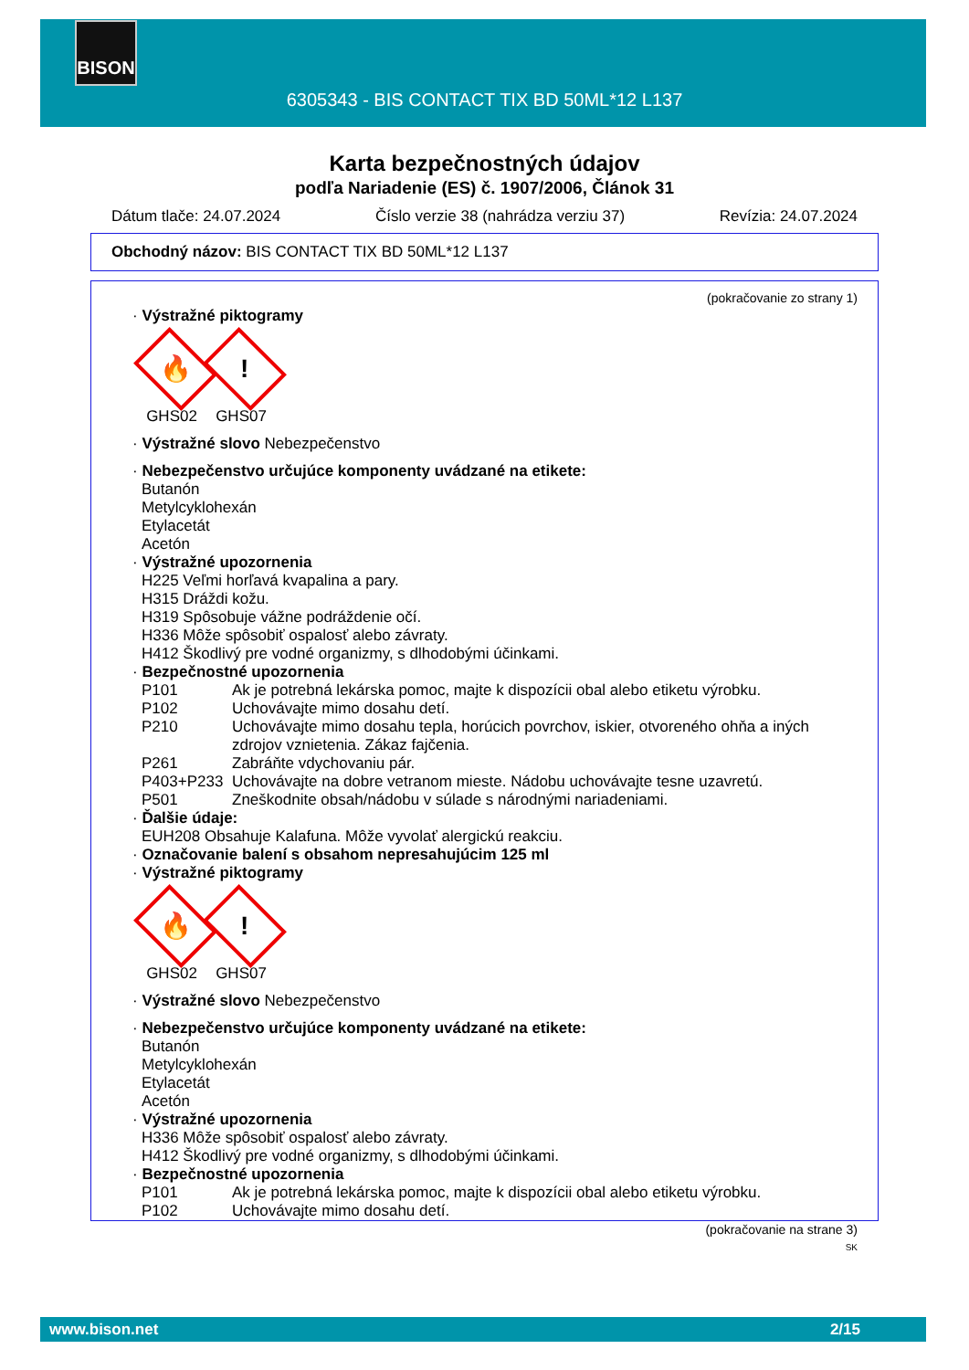BISON
6305343 - BIS CONTACT TIX BD 50ML*12 L137
Karta bezpečnostných údajov
podľa Nariadenie (ES) č. 1907/2006, Článok 31
Dátum tlače: 24.07.2024 Číslo verzie 38 (nahrádza verziu 37) Revízia: 24.07.2024
Obchodný názov: BIS CONTACT TIX BD 50ML*12 L137
(pokračovanie zo strany 1)
· Výstražné piktogramy
🔥
GHS02
!
GHS07
· Výstražné slovo Nebezpečenstvo
· Nebezpečenstvo určujúce komponenty uvádzané na etikete:
Butanón
Metylcyklohexán
Etylacetát
Acetón
· Výstražné upozornenia
H225 Veľmi horľavá kvapalina a pary.
H315 Dráždi kožu.
H319 Spôsobuje vážne podráždenie očí.
H336 Môže spôsobiť ospalosť alebo závraty.
H412 Škodlivý pre vodné organizmy, s dlhodobými účinkami.
· Bezpečnostné upozornenia
P101 Ak je potrebná lekárska pomoc, majte k dispozícii obal alebo etiketu výrobku.
P102 Uchovávajte mimo dosahu detí.
P210 Uchovávajte mimo dosahu tepla, horúcich povrchov, iskier, otvoreného ohňa a iných zdrojov vznietenia. Zákaz fajčenia.
P261 Zabráňte vdychovaniu pár.
P403+P233 Uchovávajte na dobre vetranom mieste. Nádobu uchovávajte tesne uzavretú.
P501 Zneškodnite obsah/nádobu v súlade s národnými nariadeniami.
· Ďalšie údaje:
EUH208 Obsahuje Kalafuna. Môže vyvolať alergickú reakciu.
· Označovanie balení s obsahom nepresahujúcim 125 ml
· Výstražné piktogramy
🔥
GHS02
!
GHS07
· Výstražné slovo Nebezpečenstvo
· Nebezpečenstvo určujúce komponenty uvádzané na etikete:
Butanón
Metylcyklohexán
Etylacetát
Acetón
· Výstražné upozornenia
H336 Môže spôsobiť ospalosť alebo závraty.
H412 Škodlivý pre vodné organizmy, s dlhodobými účinkami.
· Bezpečnostné upozornenia
P101 Ak je potrebná lekárska pomoc, majte k dispozícii obal alebo etiketu výrobku.
P102 Uchovávajte mimo dosahu detí.
(pokračovanie na strane 3)
SK
www.bison.net 2/15